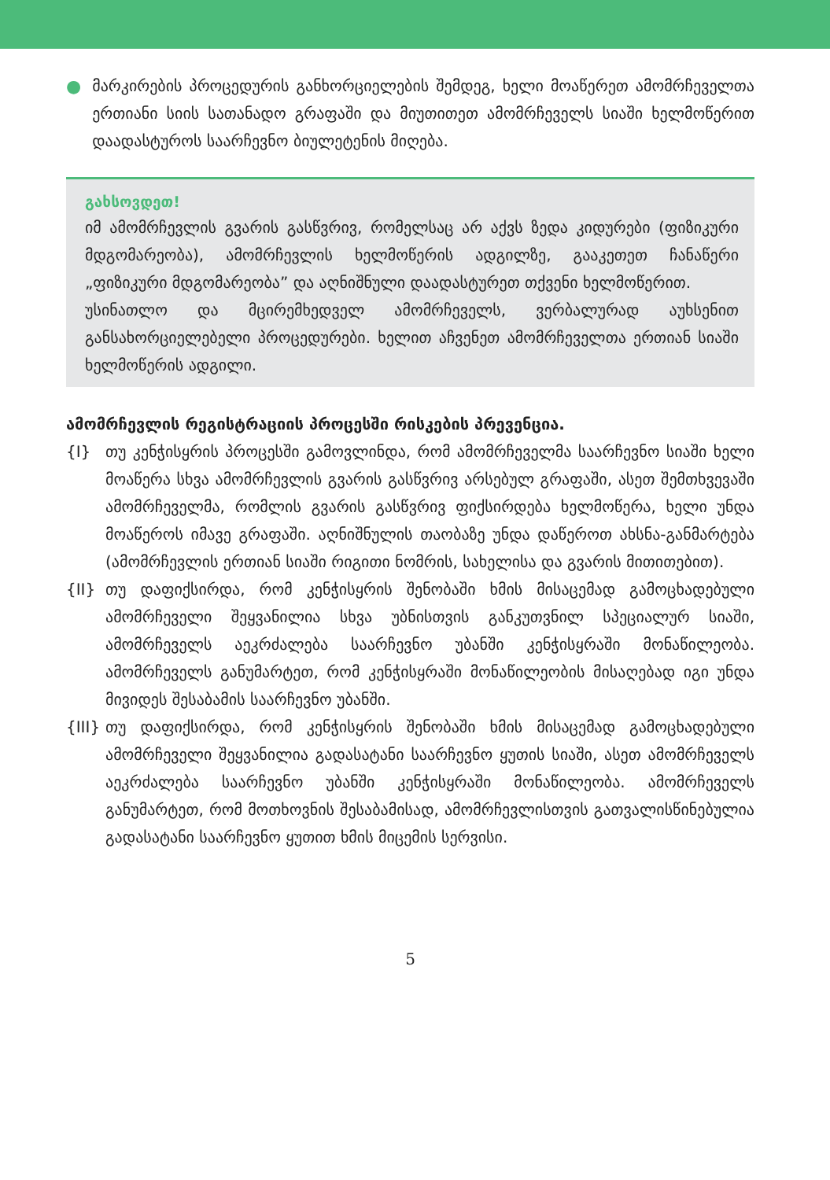● მარკირების პროცედურის განხორციელების შემდეგ, ხელი მოაწერეთ ამომრჩეველთა ერთიანი სიის სათანადო გრაფაში და მიუთითეთ ამომრჩეველს სიაში ხელმოწერით დაადასტუროს საარჩევნო ბიულეტენის მიღება.
გახსოვდეთ!
იმ ამომრჩევლის გვარის გასწვრივ, რომელსაც არ აქვს ზედა კიდურები (ფიზიკური მდგომარეობა), ამომრჩევლის ხელმოწერის ადგილზე, გააკეთეთ ჩანაწერი „ფიზიკური მდგომარეობა” და აღნიშნული დაადასტურეთ თქვენი ხელმოწერით.
უსინათლო და მცირემხედველ ამომრჩეველს, ვერბალურად აუხსენით განსახორციელებელი პროცედურები. ხელით აჩვენეთ ამომრჩეველთა ერთიან სიაში ხელმოწერის ადგილი.
ამომრჩევლის რეგისტრაციის პროცესში რისკების პრევენცია.
{I} თუ კენჭისყრის პროცესში გამოვლინდა, რომ ამომრჩეველმა საარჩევნო სიაში ხელი მოაწერა სხვა ამომრჩევლის გვარის გასწვრივ არსებულ გრაფაში, ასეთ შემთხვევაში ამომრჩეველმა, რომლის გვარის გასწვრივ ფიქსირდება ხელმოწერა, ხელი უნდა მოაწეროს იმავე გრაფაში. აღნიშნულის თაობაზე უნდა დაწეროთ ახსნა-განმარტება (ამომრჩევლის ერთიან სიაში რიგითი ნომრის, სახელისა და გვარის მითითებით).
{II} თუ დაფიქსირდა, რომ კენჭისყრის შენობაში ხმის მისაცემად გამოცხადებული ამომრჩეველი შეყვანილია სხვა უბნისთვის განკუთვნილ სპეციალურ სიაში, ამომრჩეველს აეკრძალება საარჩევნო უბანში კენჭისყრაში მონაწილეობა. ამომრჩეველს განუმარტეთ, რომ კენჭისყრაში მონაწილეობის მისაღებად იგი უნდა მივიდეს შესაბამის საარჩევნო უბანში.
{III}
თუ დაფიქსირდა, რომ კენჭისყრის შენობაში ხმის მისაცემად გამოცხადებული ამომრჩეველი შეყვანილია გადასატანი საარჩევნო ყუთის სიაში, ასეთ ამომრჩეველს აეკრძალება საარჩევნო უბანში კენჭისყრაში მონაწილეობა. ამომრჩეველს განუმარტეთ, რომ მოთხოვნის შესაბამისად, ამომრჩევლისთვის გათვალისწინებულია გადასატანი საარჩევნო ყუთით ხმის მიცემის სერვისი.
5